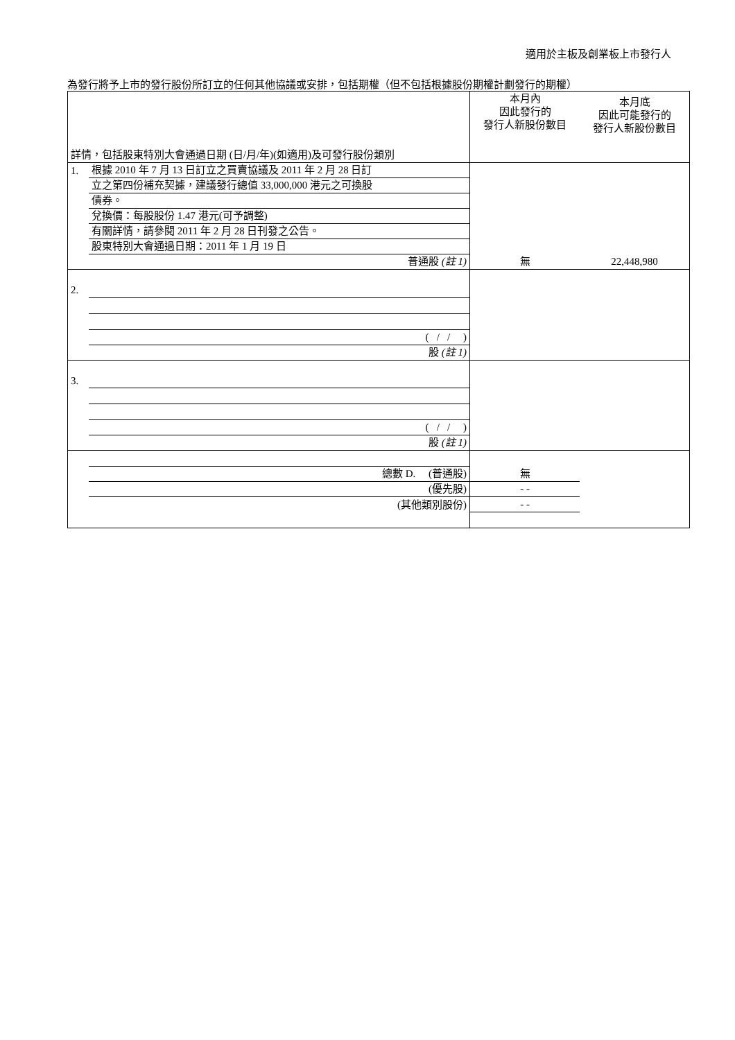適用於主板及創業板上市發行人
為發行將予上市的發行股份所訂立的任何其他協議或安排，包括期權（但不包括根據股份期權計劃發行的期權）
| 詳情，包括股東特別大會通過日期 (日/月/年)(如適用)及可發行股份類別 | | 本月內 因此發行的 發行人新股份數目 | 本月底 因此可能發行的 發行人新股份數目 |
| 1. | 根據 2010 年 7 月 13 日訂立之買賣協議及 2011 年 2 月 28 日訂 | | |
| | 立之第四份補充契據，建議發行總值 33,000,000 港元之可換股 | | |
| | 債券。 | | |
| | 兌換價：每股股份 1.47 港元(可予調整) | | |
| | 有關詳情，請參閱 2011 年 2 月 28 日刊發之公告。 | | |
| | 股東特別大會通過日期：2011 年 1 月 19 日 | | |
| | 普通股 (註 1) | 無 | 22,448,980 |
| 2. | | | |
| | ( / / ) | | |
| | 股 (註 1) | | |
| 3. | | | |
| | ( / / ) | | |
| | 股 (註 1) | | |
| | 總數 D. (普通股) | 無 | |
| | (優先股) | - - | |
| | (其他類別股份) | - - | |